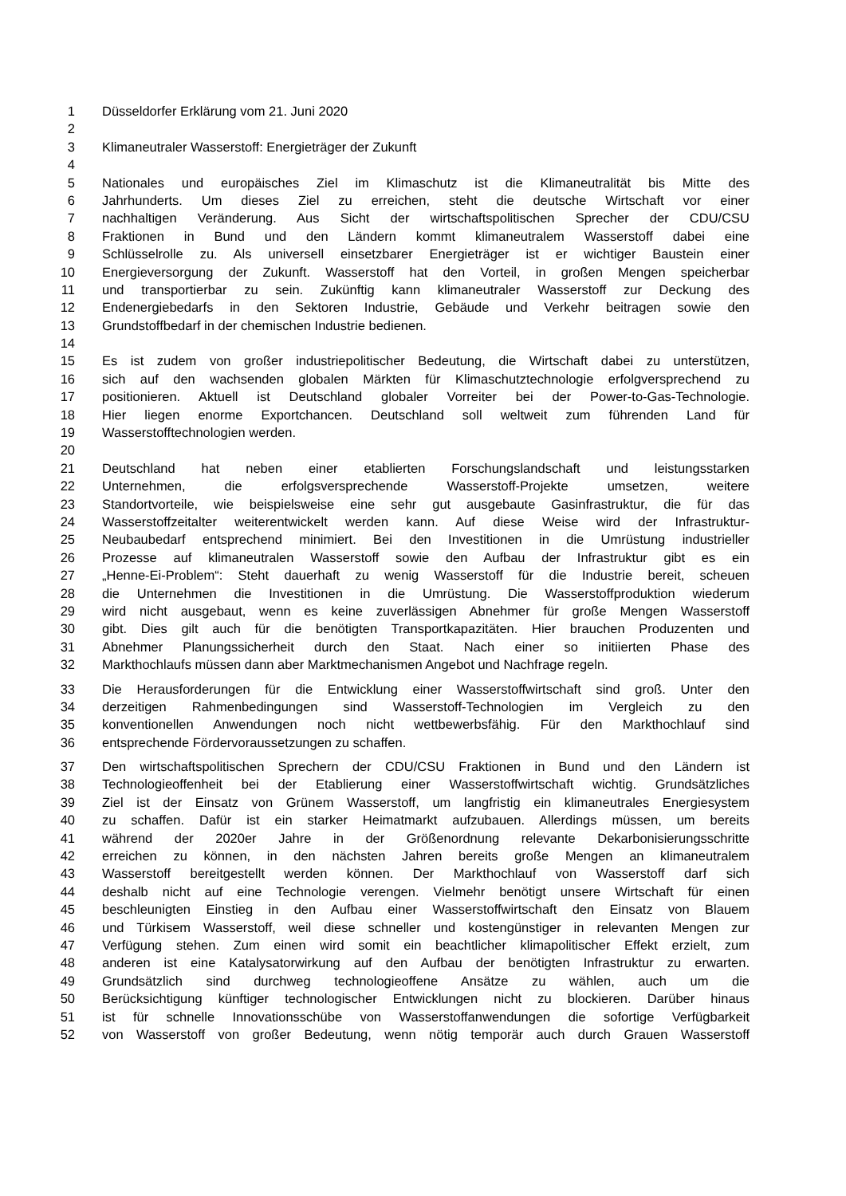1 Düsseldorfer Erklärung vom 21. Juni 2020
2
3 Klimaneutraler Wasserstoff: Energieträger der Zukunft
4
5 Nationales und europäisches Ziel im Klimaschutz ist die Klimaneutralität bis Mitte des
6 Jahrhunderts. Um dieses Ziel zu erreichen, steht die deutsche Wirtschaft vor einer
7 nachhaltigen Veränderung. Aus Sicht der wirtschaftspolitischen Sprecher der CDU/CSU
8 Fraktionen in Bund und den Ländern kommt klimaneutralem Wasserstoff dabei eine
9 Schlüsselrolle zu. Als universell einsetzbarer Energieträger ist er wichtiger Baustein einer
10 Energieversorgung der Zukunft. Wasserstoff hat den Vorteil, in großen Mengen speicherbar
11 und transportierbar zu sein. Zukünftig kann klimaneutraler Wasserstoff zur Deckung des
12 Endenergiebedarfs in den Sektoren Industrie, Gebäude und Verkehr beitragen sowie den
13 Grundstoffbedarf in der chemischen Industrie bedienen.
14
15 Es ist zudem von großer industriepolitischer Bedeutung, die Wirtschaft dabei zu unterstützen,
16 sich auf den wachsenden globalen Märkten für Klimaschutztechnologie erfolgversprechend zu
17 positionieren. Aktuell ist Deutschland globaler Vorreiter bei der Power-to-Gas-Technologie.
18 Hier liegen enorme Exportchancen. Deutschland soll weltweit zum führenden Land für
19 Wasserstofftechnologien werden.
20
21 Deutschland hat neben einer etablierten Forschungslandschaft und leistungsstarken
22 Unternehmen, die erfolgsversprechende Wasserstoff-Projekte umsetzen, weitere
23 Standortvorteile, wie beispielsweise eine sehr gut ausgebaute Gasinfrastruktur, die für das
24 Wasserstoffzeitalter weiterentwickelt werden kann. Auf diese Weise wird der Infrastruktur-
25 Neubaubedarf entsprechend minimiert. Bei den Investitionen in die Umrüstung industrieller
26 Prozesse auf klimaneutralen Wasserstoff sowie den Aufbau der Infrastruktur gibt es ein
27 „Henne-Ei-Problem“: Steht dauerhaft zu wenig Wasserstoff für die Industrie bereit, scheuen
28 die Unternehmen die Investitionen in die Umrüstung. Die Wasserstoffproduktion wiederum
29 wird nicht ausgebaut, wenn es keine zuverlässigen Abnehmer für große Mengen Wasserstoff
30 gibt. Dies gilt auch für die benötigten Transportkapazitäten. Hier brauchen Produzenten und
31 Abnehmer Planungssicherheit durch den Staat. Nach einer so initiierten Phase des
32 Markthochlaufs müssen dann aber Marktmechanismen Angebot und Nachfrage regeln.
33 Die Herausforderungen für die Entwicklung einer Wasserstoffwirtschaft sind groß. Unter den
34 derzeitigen Rahmenbedingungen sind Wasserstoff-Technologien im Vergleich zu den
35 konventionellen Anwendungen noch nicht wettbewerbsfähig. Für den Markthochlauf sind
36 entsprechende Fördervoraussetzungen zu schaffen.
37 Den wirtschaftspolitischen Sprechern der CDU/CSU Fraktionen in Bund und den Ländern ist
38 Technologieoffenheit bei der Etablierung einer Wasserstoffwirtschaft wichtig. Grundsätzliches
39 Ziel ist der Einsatz von Grünem Wasserstoff, um langfristig ein klimaneutrales Energiesystem
40 zu schaffen. Dafür ist ein starker Heimatmarkt aufzubauen. Allerdings müssen, um bereits
41 während der 2020er Jahre in der Größenordnung relevante Dekarbonisierungsschritte
42 erreichen zu können, in den nächsten Jahren bereits große Mengen an klimaneutralem
43 Wasserstoff bereitgestellt werden können. Der Markthochlauf von Wasserstoff darf sich
44 deshalb nicht auf eine Technologie verengen. Vielmehr benötigt unsere Wirtschaft für einen
45 beschleunigten Einstieg in den Aufbau einer Wasserstoffwirtschaft den Einsatz von Blauem
46 und Türkisem Wasserstoff, weil diese schneller und kostengünstiger in relevanten Mengen zur
47 Verfügung stehen. Zum einen wird somit ein beachtlicher klimapolitischer Effekt erzielt, zum
48 anderen ist eine Katalysatorwirkung auf den Aufbau der benötigten Infrastruktur zu erwarten.
49 Grundsätzlich sind durchweg technologieoffene Ansätze zu wählen, auch um die
50 Berücksichtigung künftiger technologischer Entwicklungen nicht zu blockieren. Darüber hinaus
51 ist für schnelle Innovationsschübe von Wasserstoffanwendungen die sofortige Verfügbarkeit
52 von Wasserstoff von großer Bedeutung, wenn nötig temporär auch durch Grauen Wasserstoff